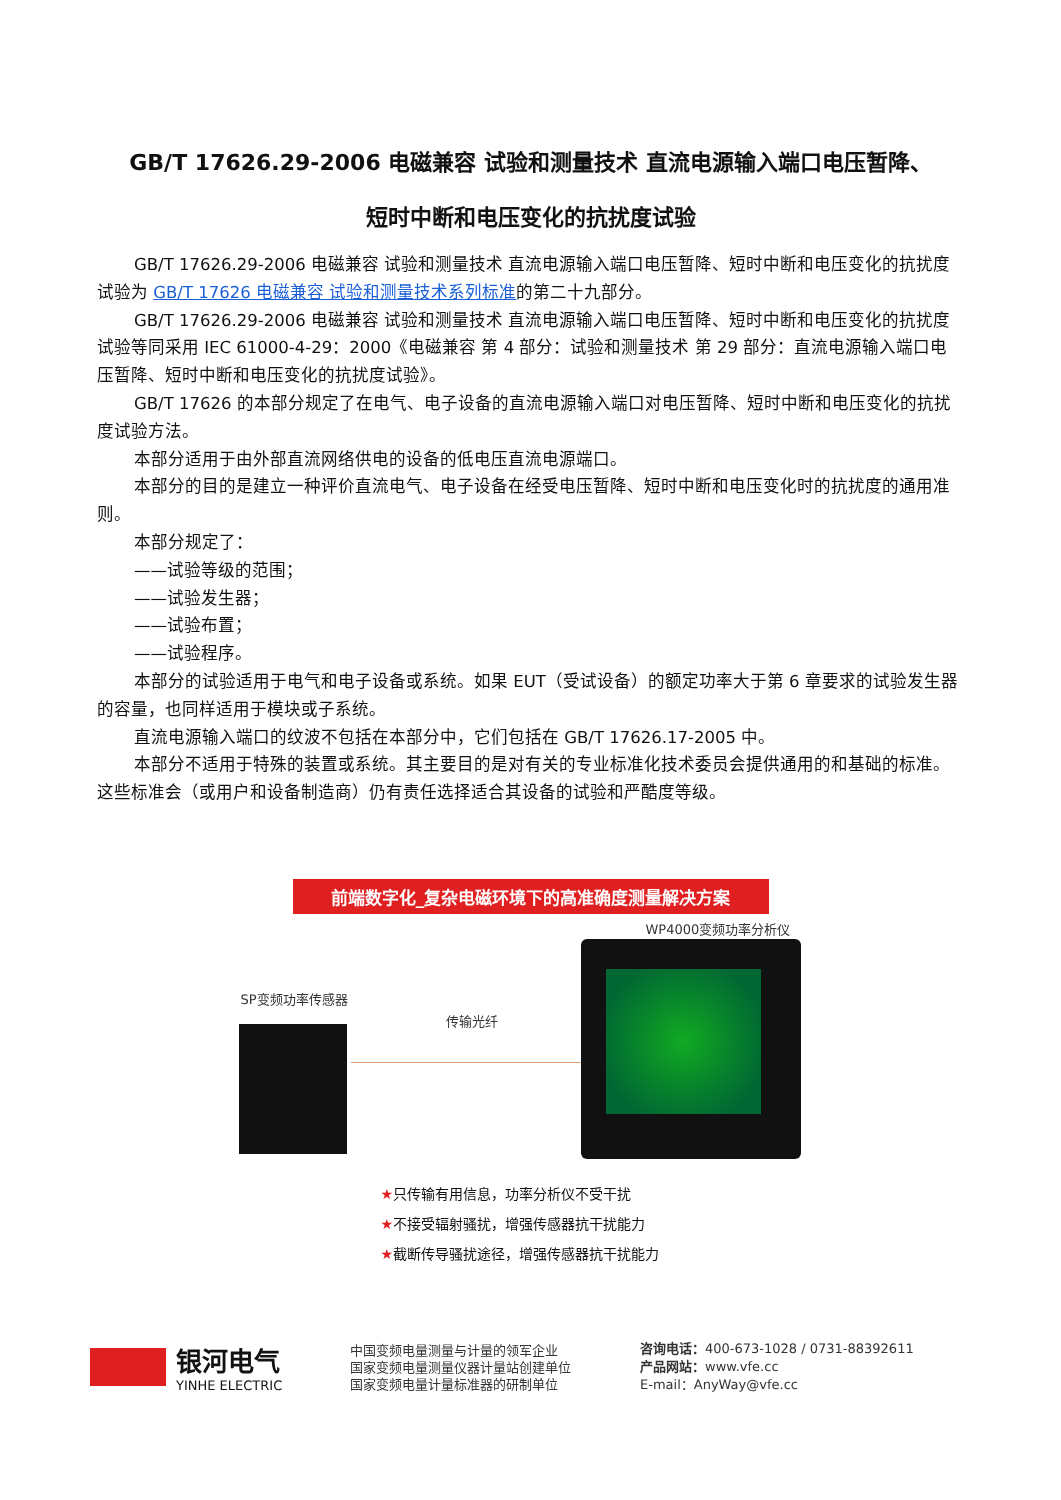GB/T 17626.29-2006 电磁兼容 试验和测量技术 直流电源输入端口电压暂降、
短时中断和电压变化的抗扰度试验
GB/T 17626.29-2006 电磁兼容 试验和测量技术 直流电源输入端口电压暂降、短时中断和电压变化的抗扰度试验为 GB/T 17626 电磁兼容 试验和测量技术系列标准的第二十九部分。
GB/T 17626.29-2006 电磁兼容 试验和测量技术 直流电源输入端口电压暂降、短时中断和电压变化的抗扰度试验等同采用 IEC 61000-4-29：2000《电磁兼容 第 4 部分：试验和测量技术 第 29 部分：直流电源输入端口电压暂降、短时中断和电压变化的抗扰度试验》。
GB/T 17626 的本部分规定了在电气、电子设备的直流电源输入端口对电压暂降、短时中断和电压变化的抗扰度试验方法。
本部分适用于由外部直流网络供电的设备的低电压直流电源端口。
本部分的目的是建立一种评价直流电气、电子设备在经受电压暂降、短时中断和电压变化时的抗扰度的通用准则。
本部分规定了：
——试验等级的范围；
——试验发生器；
——试验布置；
——试验程序。
本部分的试验适用于电气和电子设备或系统。如果 EUT（受试设备）的额定功率大于第 6 章要求的试验发生器的容量，也同样适用于模块或子系统。
直流电源输入端口的纹波不包括在本部分中，它们包括在 GB/T 17626.17-2005 中。
本部分不适用于特殊的装置或系统。其主要目的是对有关的专业标准化技术委员会提供通用的和基础的标准。这些标准会（或用户和设备制造商）仍有责任选择适合其设备的试验和严酷度等级。
前端数字化_复杂电磁环境下的高准确度测量解决方案
WP4000变频功率分析仪
SP变频功率传感器
传输光纤
★只传输有用信息，功率分析仪不受干扰
★不接受辐射骚扰，增强传感器抗干扰能力
★截断传导骚扰途径，增强传感器抗干扰能力
银河电气
YINHE ELECTRIC
中国变频电量测量与计量的领军企业
国家变频电量测量仪器计量站创建单位
国家变频电量计量标准器的研制单位
咨询电话：400-673-1028 / 0731-88392611
产品网站：www.vfe.cc
E-mail：AnyWay@vfe.cc